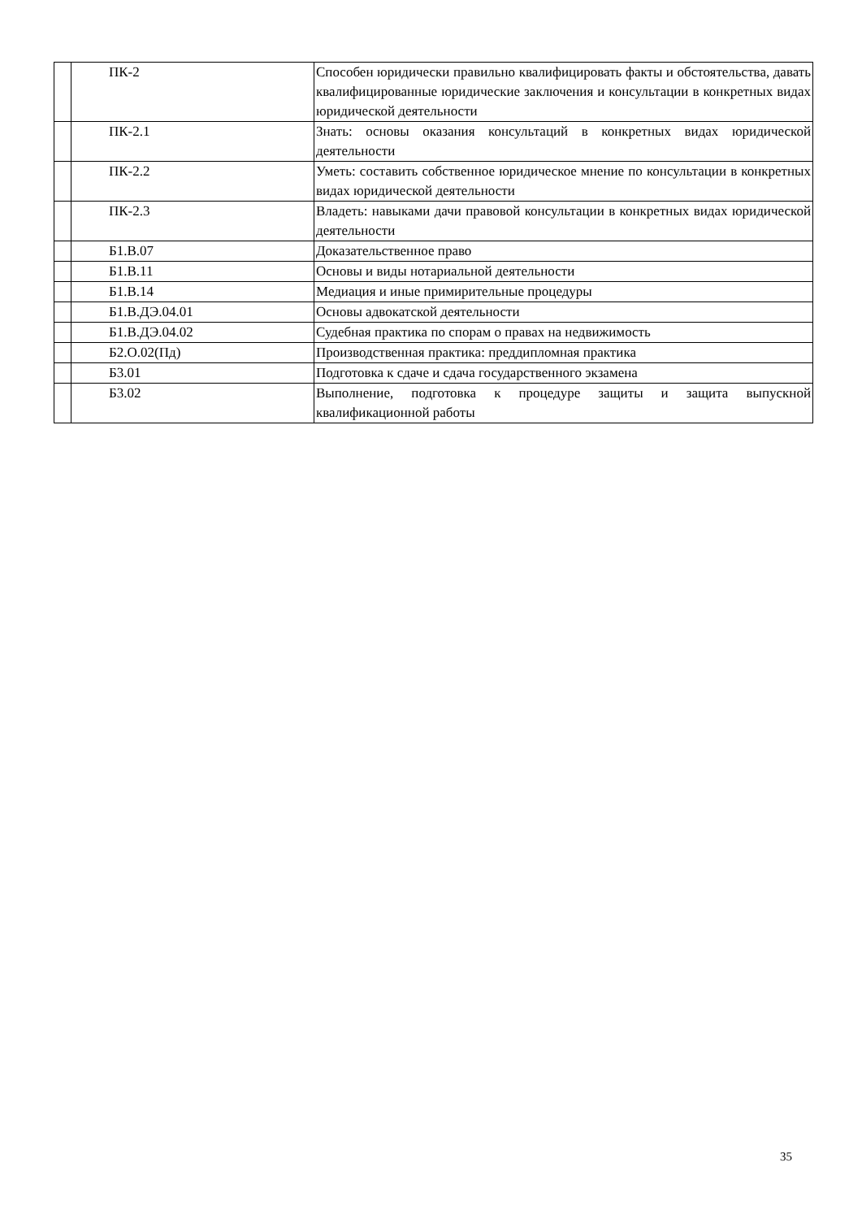| | ПК-2 | Способен юридически правильно квалифицировать факты и обстоятельства, давать квалифицированные юридические заключения и консультации в конкретных видах юридической деятельности |
| | ПК-2.1 | Знать: основы оказания консультаций в конкретных видах юридической деятельности |
| | ПК-2.2 | Уметь: составить собственное юридическое мнение по консультации в конкретных видах юридической деятельности |
| | ПК-2.3 | Владеть: навыками дачи правовой консультации в конкретных видах юридической деятельности |
| | Б1.В.07 | Доказательственное право |
| | Б1.В.11 | Основы и виды нотариальной деятельности |
| | Б1.В.14 | Медиация и иные примирительные процедуры |
| | Б1.В.ДЭ.04.01 | Основы адвокатской деятельности |
| | Б1.В.ДЭ.04.02 | Судебная практика по спорам о правах на недвижимость |
| | Б2.О.02(Пд) | Производственная практика: преддипломная практика |
| | Б3.01 | Подготовка к сдаче и сдача государственного экзамена |
| | Б3.02 | Выполнение, подготовка к процедуре защиты и защита выпускной квалификационной работы |
35